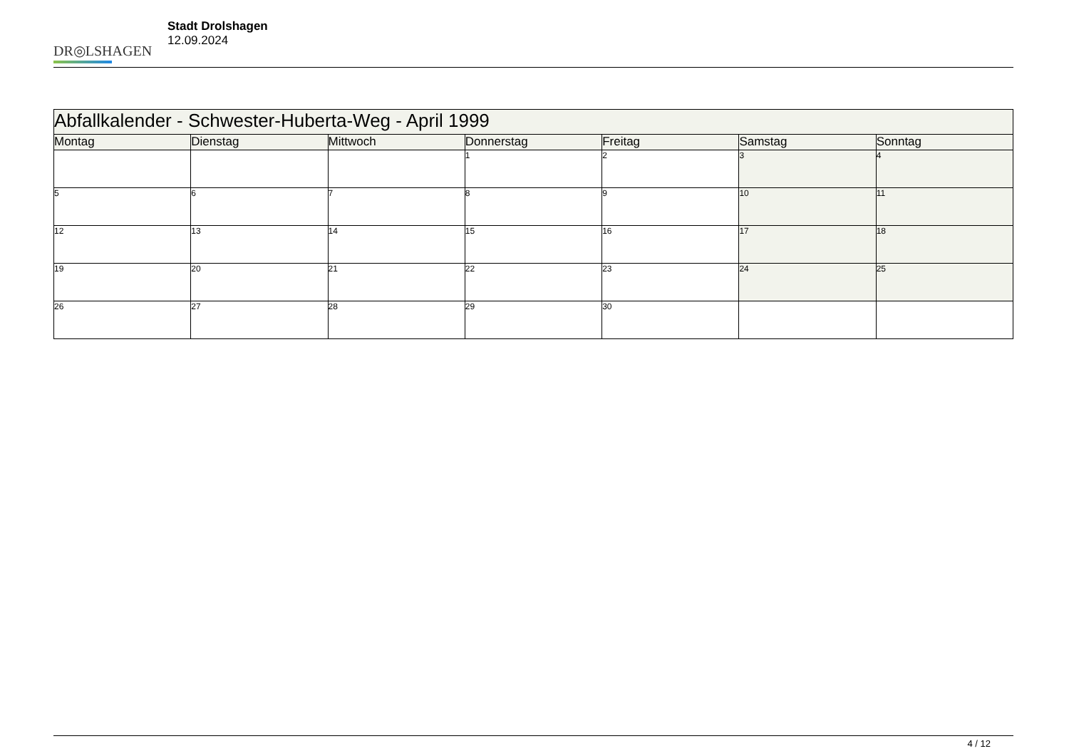DR◎LSHAGEN
Stadt Drolshagen
12.09.2024
| Abfallkalender - Schwester-Huberta-Weg - April 1999 | | | | | | |
| --- | --- | --- | --- | --- | --- | --- |
| Montag | Dienstag | Mittwoch | Donnerstag | Freitag | Samstag | Sonntag |
| | | | 1 | 2 | 3 | 4 |
| 5 | 6 | 7 | 8 | 9 | 10 | 11 |
| 12 | 13 | 14 | 15 | 16 | 17 | 18 |
| 19 | 20 | 21 | 22 | 23 | 24 | 25 |
| 26 | 27 | 28 | 29 | 30 | | |
4 / 12